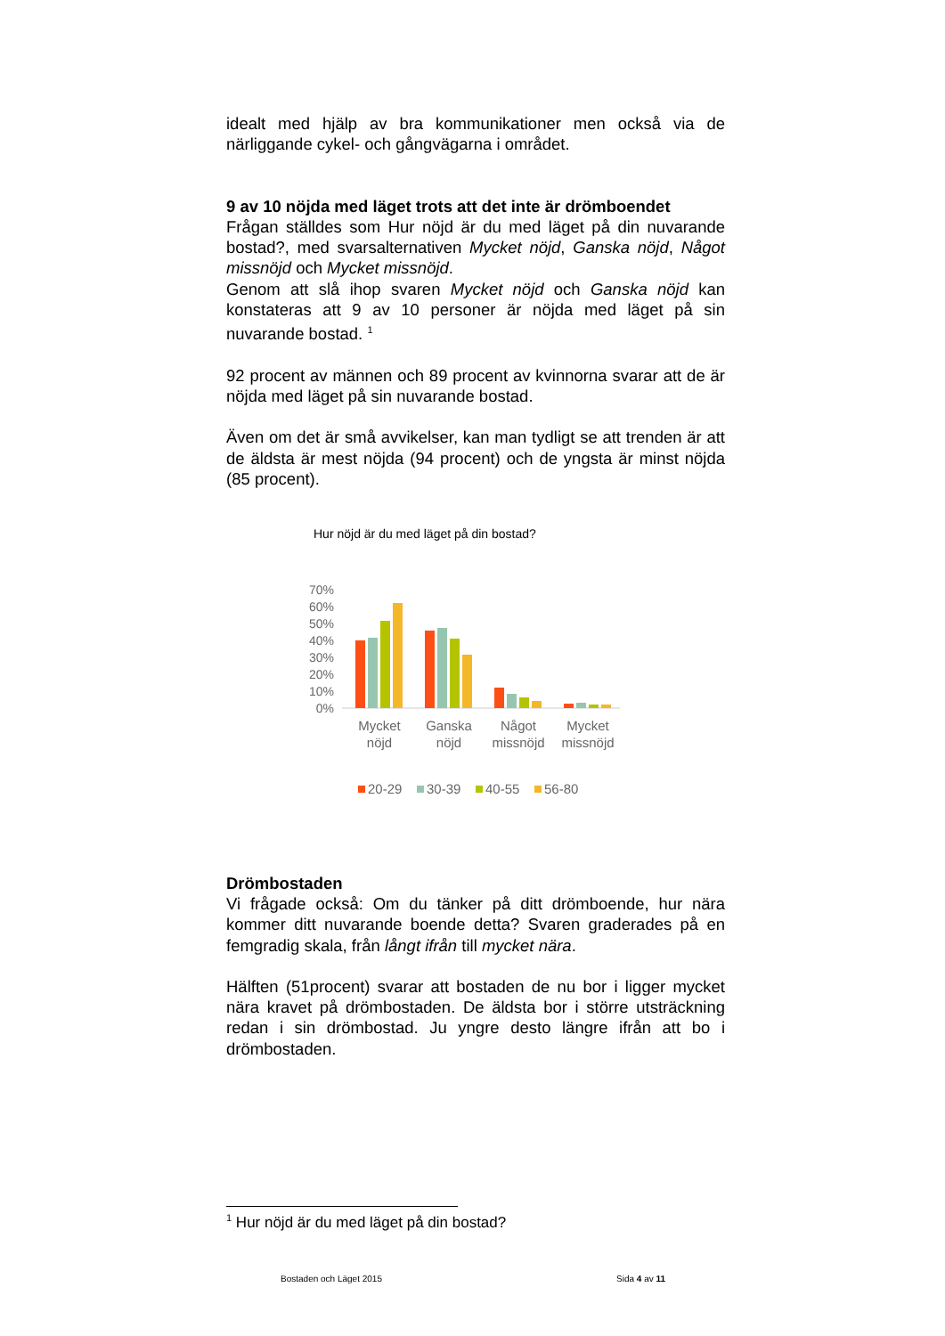idealt med hjälp av bra kommunikationer men också via de närliggande cykel- och gångvägarna i området.
9 av 10 nöjda med läget trots att det inte är drömboendet
Frågan ställdes som Hur nöjd är du med läget på din nuvarande bostad?, med svarsalternativen Mycket nöjd, Ganska nöjd, Något missnöjd och Mycket missnöjd.
Genom att slå ihop svaren Mycket nöjd och Ganska nöjd kan konstateras att 9 av 10 personer är nöjda med läget på sin nuvarande bostad. <sup>1</sup>
92 procent av männen och 89 procent av kvinnorna svarar att de är nöjda med läget på sin nuvarande bostad.
Även om det är små avvikelser, kan man tydligt se att trenden är att de äldsta är mest nöjda (94 procent) och de yngsta är minst nöjda (85 procent).
Hur nöjd är du med läget på din bostad?
70%
60%
50%
40%
30%
20%
10%
0%
Mycket
nöjd
Ganska
nöjd
Något
missnöjd
Mycket
missnöjd
20-29
30-39
40-55
56-80
Drömbostaden
Vi frågade också: Om du tänker på ditt drömboende, hur nära kommer ditt nuvarande boende detta? Svaren graderades på en femgradig skala, från långt ifrån till mycket nära.
Hälften (51procent) svarar att bostaden de nu bor i ligger mycket nära kravet på drömbostaden. De äldsta bor i större utsträckning redan i sin drömbostad. Ju yngre desto längre ifrån att bo i drömbostaden.
<sup>1</sup> Hur nöjd är du med läget på din bostad?
Bostaden och Läget 2015 Sida 4 av 11